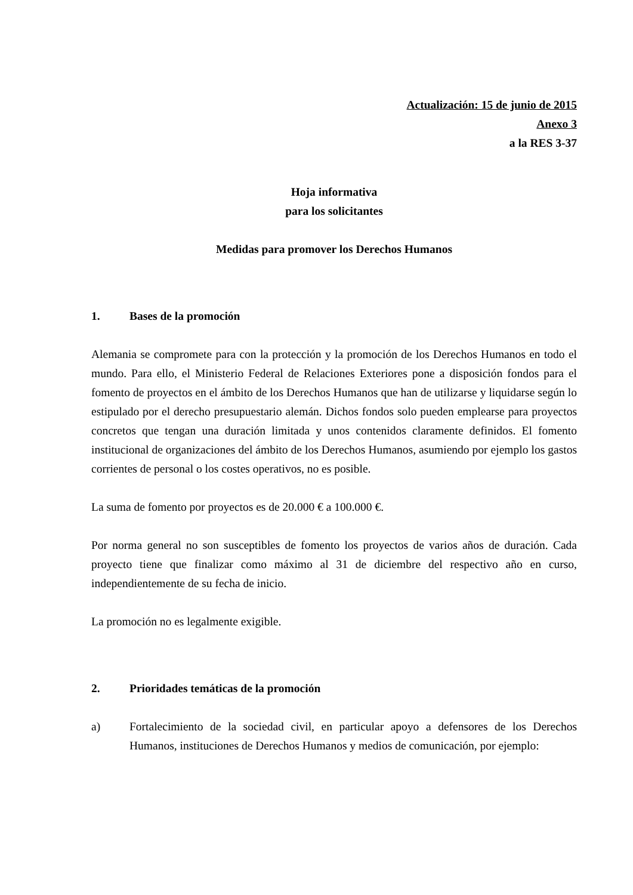Actualización: 15 de junio de 2015
Anexo 3
a la RES 3-37
Hoja informativa
para los solicitantes
Medidas para promover los Derechos Humanos
1. Bases de la promoción
Alemania se compromete para con la protección y la promoción de los Derechos Humanos en todo el mundo. Para ello, el Ministerio Federal de Relaciones Exteriores pone a disposición fondos para el fomento de proyectos en el ámbito de los Derechos Humanos que han de utilizarse y liquidarse según lo estipulado por el derecho presupuestario alemán. Dichos fondos solo pueden emplearse para proyectos concretos que tengan una duración limitada y unos contenidos claramente definidos. El fomento institucional de organizaciones del ámbito de los Derechos Humanos, asumiendo por ejemplo los gastos corrientes de personal o los costes operativos, no es posible.
La suma de fomento por proyectos es de 20.000 € a 100.000 €.
Por norma general no son susceptibles de fomento los proyectos de varios años de duración. Cada proyecto tiene que finalizar como máximo al 31 de diciembre del respectivo año en curso, independientemente de su fecha de inicio.
La promoción no es legalmente exigible.
2. Prioridades temáticas de la promoción
a) Fortalecimiento de la sociedad civil, en particular apoyo a defensores de los Derechos Humanos, instituciones de Derechos Humanos y medios de comunicación, por ejemplo: